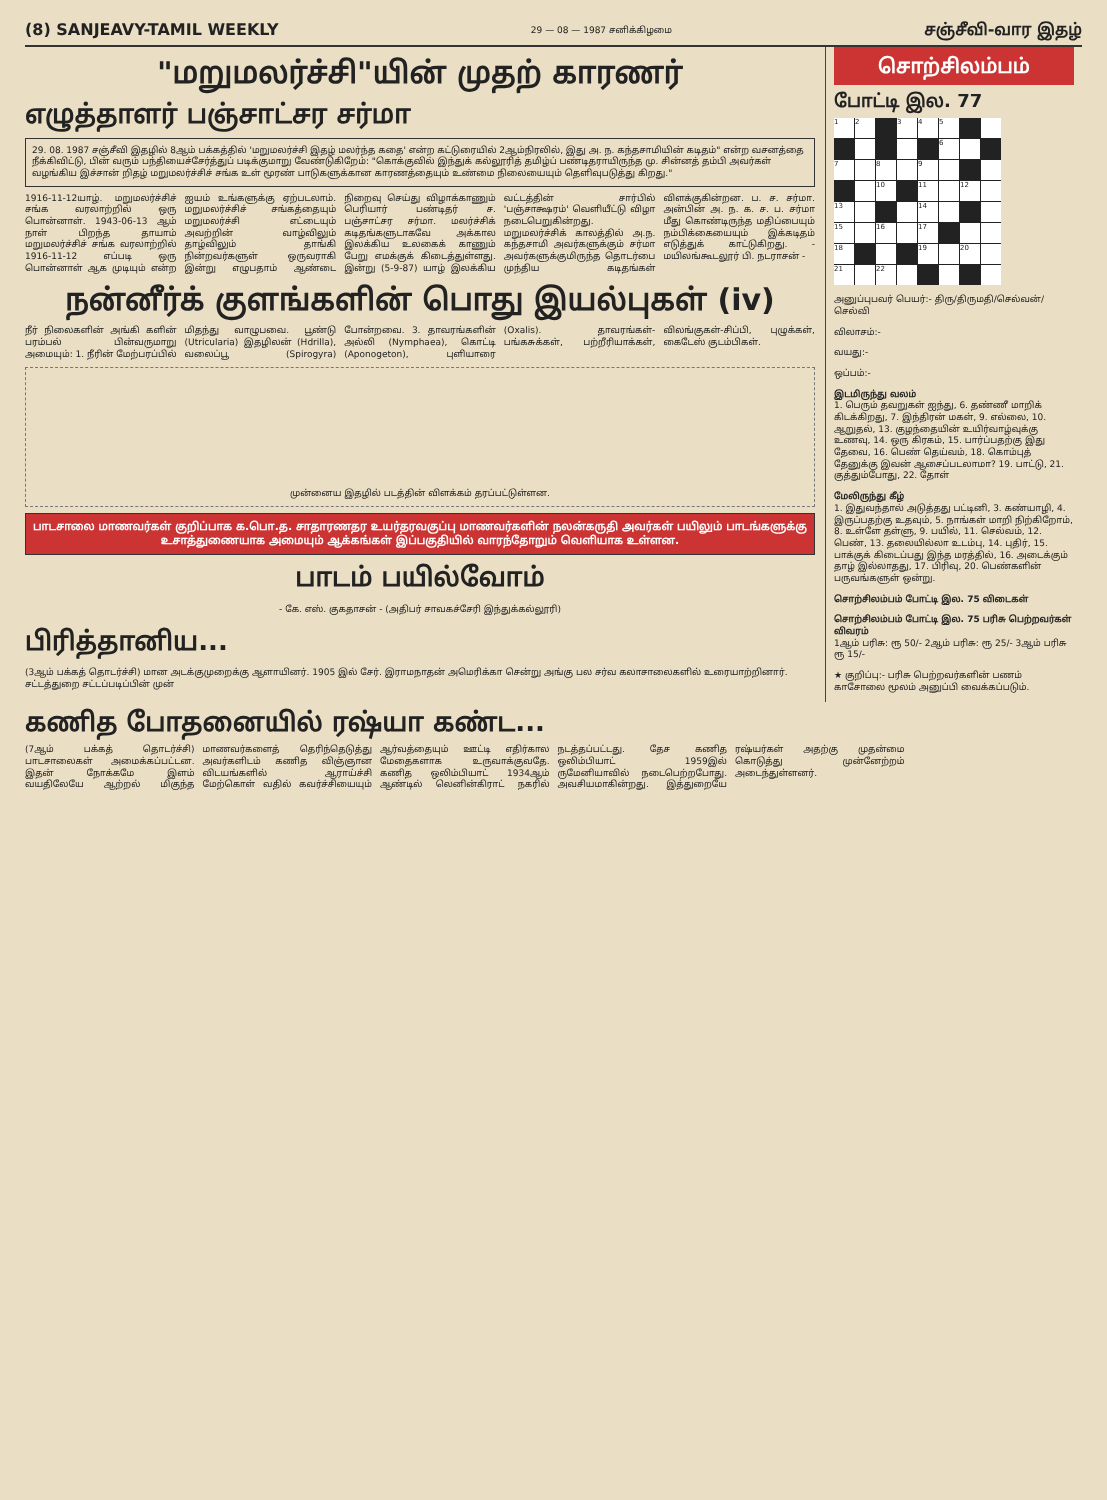(8) SANJEAVY-TAMIL WEEKLY 29 — 08 — 1987 சனிக்கிழமை சஞ்சீவி-வார இதழ்
"மறுமலர்ச்சி"யின் முதற் காரணர்
எழுத்தாளர் பஞ்சாட்சர சர்மா
29. 08. 1987 சஞ்சீவி இதழில் 8ஆம் பக்கத்தில் 'மறுமலர்ச்சி இதழ் மலர்ந்த கதை' என்ற கட்டுரையில் 2ஆம்நிரலில், இது அ. ந. கந்தசாமியின் கடிதம்" என்ற வசனத்தை நீக்கிவிட்டு, பின் வரும் பந்தியைச்சேர்த்துப் படிக்குமாறு வேண்டுகிறேம்: "கொக்குவில் இந்துக் கல்லூரித் தமிழ்ப் பண்டிதராயிருந்த மு. சின்னத் தம்பி அவர்கள் வழங்கிய இச்சான் றிதழ் மறுமலர்ச்சிச் சங்க உள் மூரண் பாடுகளுக்கான காரணத்தையும் உண்மை நிலையையும் தெளிவுபடுத்து கிறது."
1916-11-12யாழ். மறுமலர்ச்சிச் சங்க வரலாற்றில் ஒரு பொன்னாள். 1943-06-13 ஆம் நாள் பிறந்த தாயாம் மறுமலர்ச்சிச் சங்க வரலாற்றில் 1916-11-12 எப்படி ஒரு பொன்னாள் ஆக முடியும் என்ற ஐயம் உங்களுக்கு ஏற்படலாம். மறுமலர்ச்சிச் சங்கத்தையும் மறுமலர்ச்சி எட்டையும் அவற்றின் வாழ்விலும் தாழ்விலும் தாங்கி நின்றவர்களுள் ஒருவராகி இன்று எழுபதாம் ஆண்டை நிறைவு செய்து விழாக்காணும் பெரியார் பண்டிதர் ச. பஞ்சாட்சர சர்மா. மலர்ச்சிக் கடிதங்களுடாகவே அக்கால இலக்கிய உலகைக் காணும் பேறு எமக்குக் கிடைத்துள்ளது. இன்று (5-9-87) யாழ் இலக்கிய வட்டத்தின் சார்பில் 'பஞ்சாக்ஷரம்' வெளியீட்டு விழா நடைபெறுகின்றது. மறுமலர்ச்சிக் காலத்தில் அ.ந. கந்தசாமி அவர்களுக்கும் சர்மா அவர்களுக்குமிருந்த தொடர்பை முந்திய கடிதங்கள் விளக்குகின்றன. ப. ச. சர்மா. அன்பின் அ. ந. க. ச. ப. சர்மா மீது கொண்டிருந்த மதிப்பையும் நம்பிக்கையையும் இக்கடிதம் எடுத்துக் காட்டுகிறது. - மயிலங்கூடலூர் பி. நடராசன் -
நன்னீர்க் குளங்களின் பொது இயல்புகள் (iv)
நீர் நிலைகளின் அங்கி களின் பரம்பல் பின்வருமாறு அமையும்: 1. நீரின் மேற்பரப்பில் மிதந்து வாழுபவை. பூண்டு (Utricularia) இதழிலன் (Hdrilla), வலைப்பூ (Spirogyra) போன்றவை. 3. தாவரங்களின் அல்லி (Nymphaea), கொட்டி (Aponogeton), புளியாரை (Oxalis). தாவரங்கள்-பங்கசுக்கள், பற்றீரியாக்கள், விலங்குகள்-சிப்பி, புழுக்கள், கைடேஸ் குடம்பிகள்.
முன்னைய இதழில் படத்தின் விளக்கம் தரப்பட்டுள்ளன.
பாடசாலை மாணவர்கள் குறிப்பாக க.பொ.த. சாதாரணதர உயர்தரவகுப்பு மாணவர்களின் நலன்கருதி அவர்கள் பயிலும் பாடங்களுக்கு உசாத்துணையாக அமையும் ஆக்கங்கள் இப்பகுதியில் வாரந்தோறும் வெளியாக உள்ளன.
பாடம் பயில்வோம்
- கே. எஸ். குகதாசன் - (அதிபர் சாவகச்சேரி இந்துக்கல்லூரி)
பிரித்தானிய...
(3ஆம் பக்கத் தொடர்ச்சி) மான அடக்குமுறைக்கு ஆளாயினர். 1905 இல் சேர். இராமநாதன் அமெரிக்கா சென்று அங்கு பல சர்வ கலாசாலைகளில் உரையாற்றினார். சட்டத்துறை சட்டப்படிப்பின் முன்
சொற்சிலம்பம்
போட்டி இல. 77
1
2
3
4
5
6
7
8
9
10
11
12
13
14
15
16
17
18
19
20
21
22
அனுப்புபவர் பெயர்:- திரு/திருமதி/செல்வன்/செல்வி
விலாசம்:-
வயது:-
ஒப்பம்:-
இடமிருந்து வலம்
1. பெரும் தவறுகள் ஐந்து, 6. தண்ணீ மாறிக் கிடக்கிறது, 7. இந்திரன் மகள், 9. எல்லை, 10. ஆறுதல், 13. குழந்தையின் உயிர்வாழ்வுக்கு உணவு, 14. ஒரு கிரகம், 15. பார்ப்பதற்கு இது தேவை, 16. பெண் தெய்வம், 18. கொம்புத் தேனுக்கு இவன் ஆசைப்படலாமா? 19. பாட்டு, 21. குத்தும்போது, 22. தோள்
மேலிருந்து கீழ்
1. இதுவந்தால் அடுத்தது பட்டினி, 3. கண்யாழி, 4. இருப்பதற்கு உதவும், 5. நாங்கள் மாறி நிற்கிறோம், 8. உள்ளே தள்ளு, 9. பயில், 11. செல்வம், 12. பெண், 13. தலையில்லா உடம்பு, 14. புதிர், 15. பாக்குக் கிடைப்பது இந்த மரத்தில், 16. அடைக்கும் தாழ் இல்லாதது, 17. பிரிவு, 20. பெண்களின் பருவங்களுள் ஒன்று.
சொற்சிலம்பம் போட்டி இல. 75 விடைகள்
சொற்சிலம்பம் போட்டி இல. 75 பரிசு பெற்றவர்கள் விவரம்
1ஆம் பரிசு: ரூ 50/- 2ஆம் பரிசு: ரூ 25/- 3ஆம் பரிசு ரூ 15/-
★ குறிப்பு:- பரிசு பெற்றவர்களின் பணம் காசோலை மூலம் அனுப்பி வைக்கப்படும்.
கணித போதனையில் ரஷ்யா கண்ட...
(7ஆம் பக்கத் தொடர்ச்சி) பாடசாலைகள் அமைக்கப்பட்டன. இதன் நோக்கமே இளம் வயதிலேயே ஆற்றல் மிகுந்த மாணவர்களைத் தெரிந்தெடுத்து அவர்களிடம் கணித விஞ்ஞான விடயங்களில் ஆராய்ச்சி மேற்கொள் வதில் கவர்ச்சியையும் ஆர்வத்தையும் ஊட்டி எதிர்கால மேதைகளாக உருவாக்குவதே. கணித ஒலிம்பியாட் 1934ஆம் ஆண்டில் லெனின்கிராட் நகரில் நடத்தப்பட்டது. தேச கணித ஒலிம்பியாட் 1959இல் ருமேனியாவில் நடைபெற்றபோது. அவசியமாகின்றது. இத்துறையே ரஷ்யர்கள் அதற்கு முதன்மை கொடுத்து முன்னேற்றம் அடைந்துள்ளனர்.